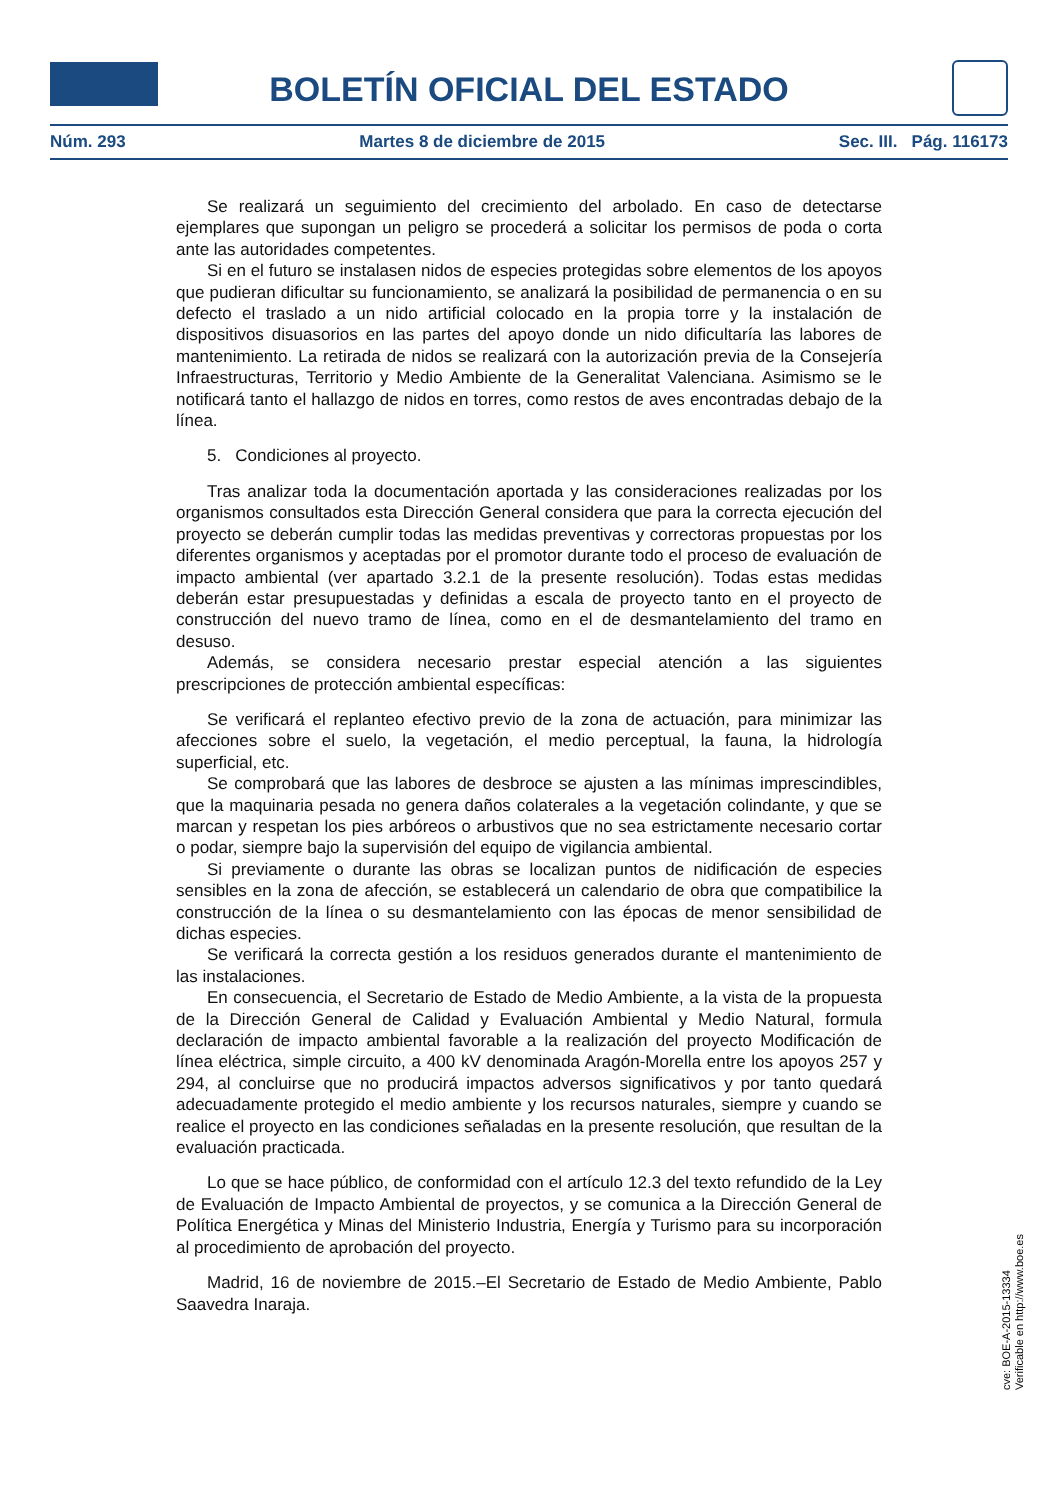BOLETÍN OFICIAL DEL ESTADO
Núm. 293 Martes 8 de diciembre de 2015 Sec. III. Pág. 116173
Se realizará un seguimiento del crecimiento del arbolado. En caso de detectarse ejemplares que supongan un peligro se procederá a solicitar los permisos de poda o corta ante las autoridades competentes.
Si en el futuro se instalasen nidos de especies protegidas sobre elementos de los apoyos que pudieran dificultar su funcionamiento, se analizará la posibilidad de permanencia o en su defecto el traslado a un nido artificial colocado en la propia torre y la instalación de dispositivos disuasorios en las partes del apoyo donde un nido dificultaría las labores de mantenimiento. La retirada de nidos se realizará con la autorización previa de la Consejería Infraestructuras, Territorio y Medio Ambiente de la Generalitat Valenciana. Asimismo se le notificará tanto el hallazgo de nidos en torres, como restos de aves encontradas debajo de la línea.
5. Condiciones al proyecto.
Tras analizar toda la documentación aportada y las consideraciones realizadas por los organismos consultados esta Dirección General considera que para la correcta ejecución del proyecto se deberán cumplir todas las medidas preventivas y correctoras propuestas por los diferentes organismos y aceptadas por el promotor durante todo el proceso de evaluación de impacto ambiental (ver apartado 3.2.1 de la presente resolución). Todas estas medidas deberán estar presupuestadas y definidas a escala de proyecto tanto en el proyecto de construcción del nuevo tramo de línea, como en el de desmantelamiento del tramo en desuso.
Además, se considera necesario prestar especial atención a las siguientes prescripciones de protección ambiental específicas:
Se verificará el replanteo efectivo previo de la zona de actuación, para minimizar las afecciones sobre el suelo, la vegetación, el medio perceptual, la fauna, la hidrología superficial, etc.
Se comprobará que las labores de desbroce se ajusten a las mínimas imprescindibles, que la maquinaria pesada no genera daños colaterales a la vegetación colindante, y que se marcan y respetan los pies arbóreos o arbustivos que no sea estrictamente necesario cortar o podar, siempre bajo la supervisión del equipo de vigilancia ambiental.
Si previamente o durante las obras se localizan puntos de nidificación de especies sensibles en la zona de afección, se establecerá un calendario de obra que compatibilice la construcción de la línea o su desmantelamiento con las épocas de menor sensibilidad de dichas especies.
Se verificará la correcta gestión a los residuos generados durante el mantenimiento de las instalaciones.
En consecuencia, el Secretario de Estado de Medio Ambiente, a la vista de la propuesta de la Dirección General de Calidad y Evaluación Ambiental y Medio Natural, formula declaración de impacto ambiental favorable a la realización del proyecto Modificación de línea eléctrica, simple circuito, a 400 kV denominada Aragón-Morella entre los apoyos 257 y 294, al concluirse que no producirá impactos adversos significativos y por tanto quedará adecuadamente protegido el medio ambiente y los recursos naturales, siempre y cuando se realice el proyecto en las condiciones señaladas en la presente resolución, que resultan de la evaluación practicada.
Lo que se hace público, de conformidad con el artículo 12.3 del texto refundido de la Ley de Evaluación de Impacto Ambiental de proyectos, y se comunica a la Dirección General de Política Energética y Minas del Ministerio Industria, Energía y Turismo para su incorporación al procedimiento de aprobación del proyecto.
Madrid, 16 de noviembre de 2015.–El Secretario de Estado de Medio Ambiente, Pablo Saavedra Inaraja.
cve: BOE-A-2015-13334
Verificable en http://www.boe.es